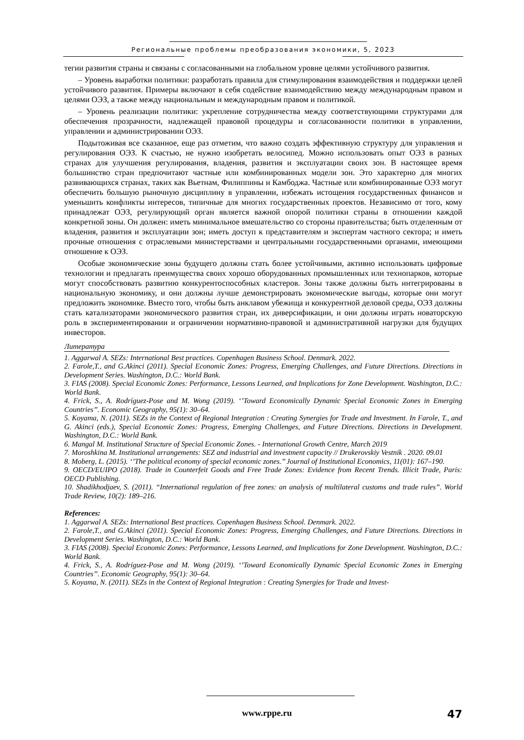Региональные проблемы преобразования экономики, 5, 2023
тегии развития страны и связаны с согласованными на глобальном уровне целями устойчивого развития.
– Уровень выработки политики: разработать правила для стимулирования взаимодействия и поддержки целей устойчивого развития. Примеры включают в себя содействие взаимодействию между международным правом и целями ОЭЗ, а также между национальным и международным правом и политикой.
– Уровень реализации политики: укрепление сотрудничества между соответствующими структурами для обеспечения прозрачности, надлежащей правовой процедуры и согласованности политики в управлении, управлении и администрировании ОЭЗ.
Подытоживая все сказанное, еще раз отметим, что важно создать эффективную структуру для управления и регулирования ОЭЗ. К счастью, не нужно изобретать велосипед. Можно использовать опыт ОЭЗ в разных странах для улучшения регулирования, владения, развития и эксплуатации своих зон. В настоящее время большинство стран предпочитают частные или комбинированных модели зон. Это характерно для многих развивающихся странах, таких как Вьетнам, Филиппины и Камбоджа. Частные или комбинированные ОЭЗ могут обеспечить большую рыночную дисциплину в управлении, избежать истощения государственных финансов и уменьшить конфликты интересов, типичные для многих государственных проектов. Независимо от того, кому принадлежат ОЭЗ, регулирующий орган является важной опорой политики страны в отношении каждой конкретной зоны. Он должен: иметь минимальное вмешательство со стороны правительства; быть отделенным от владения, развития и эксплуатации зон; иметь доступ к представителям и экспертам частного сектора; и иметь прочные отношения с отраслевыми министерствами и центральными государственными органами, имеющими отношение к ОЭЗ.
Особые экономические зоны будущего должны стать более устойчивыми, активно использовать цифровые технологии и предлагать преимущества своих хорошо оборудованных промышленных или технопарков, которые могут способствовать развитию конкурентоспособных кластеров. Зоны также должны быть интегрированы в национальную экономику, и они должны лучше демонстрировать экономические выгоды, которые они могут предложить экономике. Вместо того, чтобы быть анклавом убежища и конкурентной деловой среды, ОЭЗ должны стать катализаторами экономического развития стран, их диверсификации, и они должны играть новаторскую роль в экспериментировании и ограничении нормативно-правовой и административной нагрузки для будущих инвесторов.
Литература
1. Aggarwal A. SEZs: International Best practices. Copenhagen Business School. Denmark. 2022.
2. Farole,T., and G.Akinci (2011). Special Economic Zones: Progress, Emerging Challenges, and Future Directions. Directions in Development Series. Washington, D.C.: World Bank.
3. FIAS (2008). Special Economic Zones: Performance, Lessons Learned, and Implications for Zone Development. Washington, D.C.: World Bank.
4. Frick, S., A. Rodríguez-Pose and M. Wong (2019). ‘’Toward Economically Dynamic Special Economic Zones in Emerging Countries’’. Economic Geography, 95(1): 30–64.
5. Koyama, N. (2011). SEZs in the Context of Regional Integration : Creating Synergies for Trade and Investment. In Farole, T., and G. Akinci (eds.), Special Economic Zones: Progress, Emerging Challenges, and Future Directions. Directions in Development. Washington, D.C.: World Bank.
6. Mangal M. Institutional Structure of Special Economic Zones. - International Growth Centre, March 2019
7. Moroshkina M. Institutional arrangements: SEZ and industrial and investment capacity // Drukerovskiy Vestnik . 2020. 09.01
8. Moberg, L. (2015). ‘’The political economy of special economic zones.’’ Journal of Institutional Economics, 11(01): 167–190.
9. OECD/EUIPO (2018). Trade in Counterfeit Goods and Free Trade Zones: Evidence from Recent Trends. Illicit Trade, Paris: OECD Publishing.
10. Shadikhodjaev, S. (2011). “International regulation of free zones: an analysis of multilateral customs and trade rules”. World Trade Review, 10(2): 189–216.
References:
1. Aggarwal A. SEZs: International Best practices. Copenhagen Business School. Denmark. 2022.
2. Farole,T., and G.Akinci (2011). Special Economic Zones: Progress, Emerging Challenges, and Future Directions. Directions in Development Series. Washington, D.C.: World Bank.
3. FIAS (2008). Special Economic Zones: Performance, Lessons Learned, and Implications for Zone Development. Washington, D.C.: World Bank.
4. Frick, S., A. Rodríguez-Pose and M. Wong (2019). ‘’Toward Economically Dynamic Special Economic Zones in Emerging Countries’’. Economic Geography, 95(1): 30–64.
5. Koyama, N. (2011). SEZs in the Context of Regional Integration : Creating Synergies for Trade and Invest-
www.rppe.ru 47